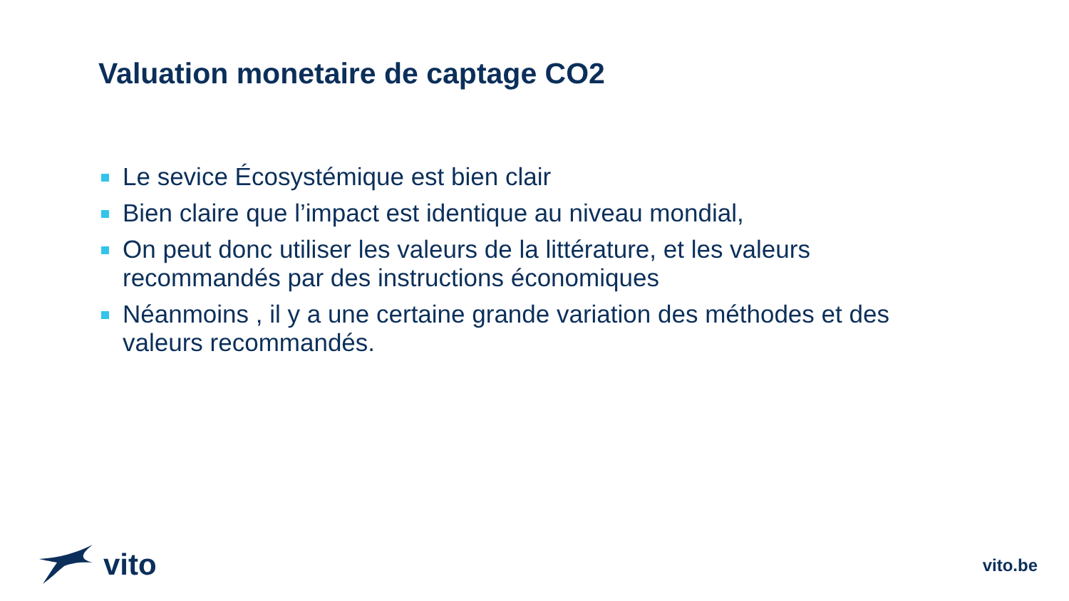Valuation monetaire de captage CO2
Le sevice Écosystémique est bien clair
Bien claire que l’impact est identique au niveau mondial,
On peut donc utiliser les valeurs de la littérature, et les valeurs recommandés par des instructions économiques
Néanmoins , il y a une certaine grande variation des méthodes et des valeurs recommandés.
vito
vito.be